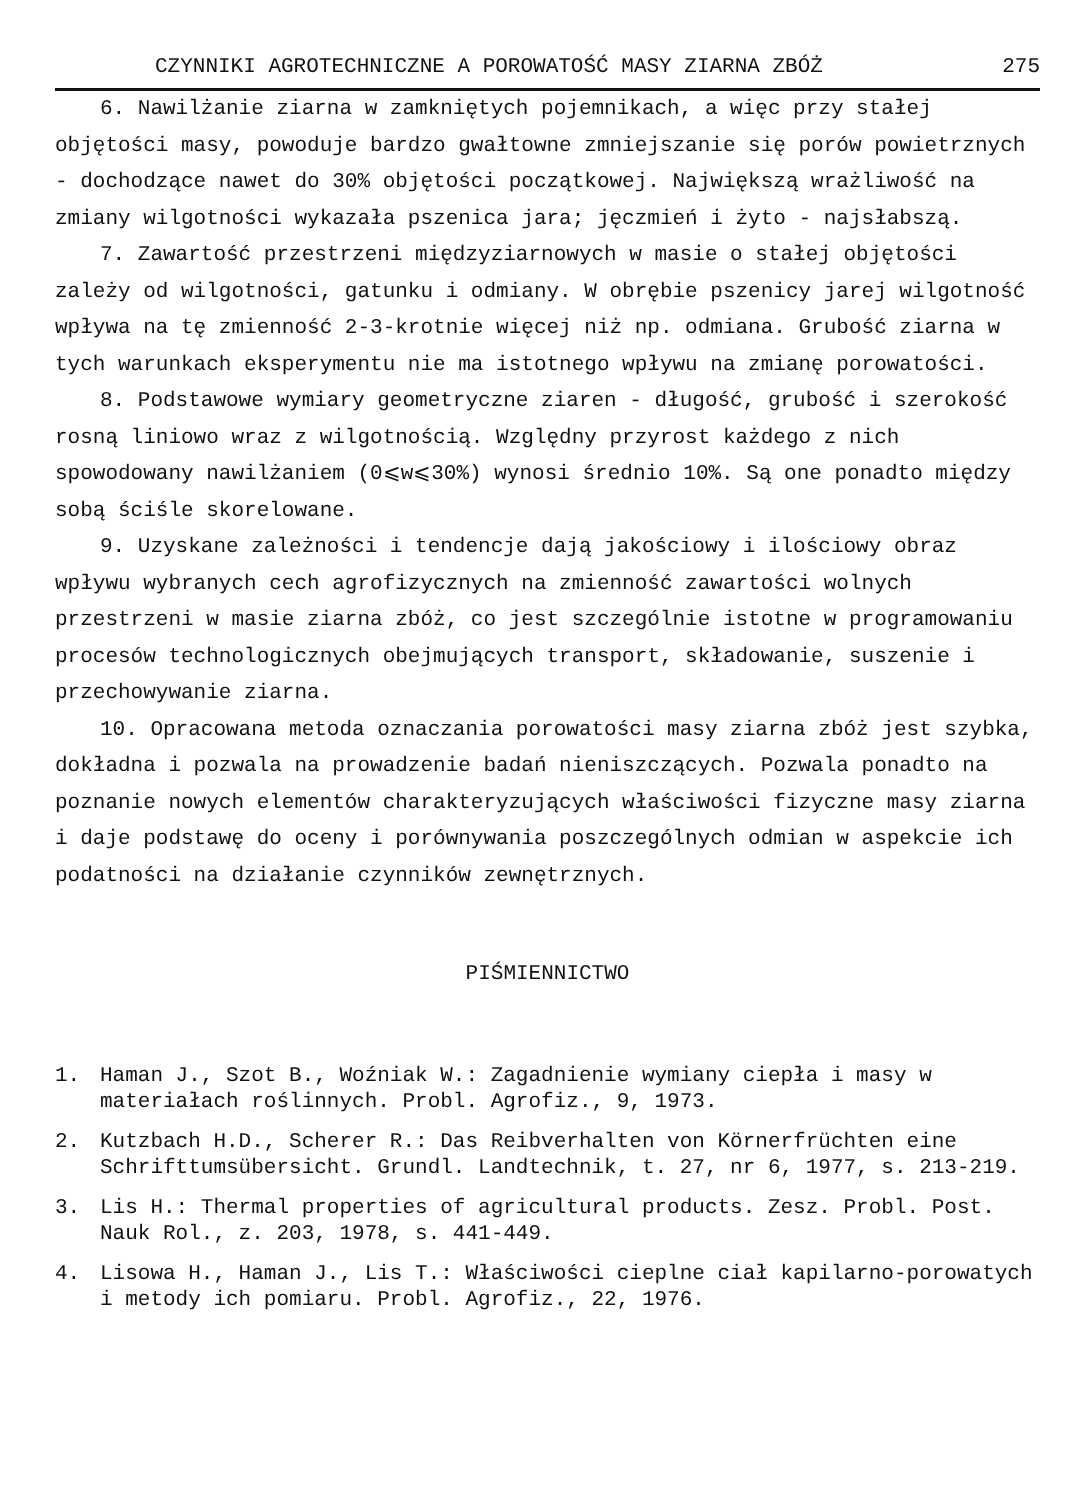CZYNNIKI AGROTECHNICZNE A POROWATOŚĆ MASY ZIARNA ZBÓŻ 275
6. Nawilżanie ziarna w zamkniętych pojemnikach, a więc przy stałej objętości masy, powoduje bardzo gwałtowne zmniejszanie się porów powietrznych - dochodzące nawet do 30% objętości początkowej. Największą wrażliwość na zmiany wilgotności wykazała pszenica jara; jęczmień i żyto - najsłabszą.
7. Zawartość przestrzeni międzyziarnowych w masie o stałej objętości zależy od wilgotności, gatunku i odmiany. W obrębie pszenicy jarej wilgotność wpływa na tę zmienność 2-3-krotnie więcej niż np. odmiana. Grubość ziarna w tych warunkach eksperymentu nie ma istotnego wpływu na zmianę porowatości.
8. Podstawowe wymiary geometryczne ziaren - długość, grubość i szerokość rosną liniowo wraz z wilgotnością. Względny przyrost każdego z nich spowodowany nawilżaniem (0⩽w⩽30%) wynosi średnio 10%. Są one ponadto między sobą ściśle skorelowane.
9. Uzyskane zależności i tendencje dają jakościowy i ilościowy obraz wpływu wybranych cech agrofizycznych na zmienność zawartości wolnych przestrzeni w masie ziarna zbóż, co jest szczególnie istotne w programowaniu procesów technologicznych obejmujących transport, składowanie, suszenie i przechowywanie ziarna.
10. Opracowana metoda oznaczania porowatości masy ziarna zbóż jest szybka, dokładna i pozwala na prowadzenie badań nieniszczących. Pozwala ponadto na poznanie nowych elementów charakteryzujących właściwości fizyczne masy ziarna i daje podstawę do oceny i porównywania poszczególnych odmian w aspekcie ich podatności na działanie czynników zewnętrznych.
PIŚMIENNICTWO
1. Haman J., Szot B., Woźniak W.: Zagadnienie wymiany ciepła i masy w materiałach roślinnych. Probl. Agrofiz., 9, 1973.
2. Kutzbach H.D., Scherer R.: Das Reibverhalten von Körnerfrüchten eine Schrifttumsübersicht. Grundl. Landtechnik, t. 27, nr 6, 1977, s. 213-219.
3. Lis H.: Thermal properties of agricultural products. Zesz. Probl. Post. Nauk Rol., z. 203, 1978, s. 441-449.
4. Lisowa H., Haman J., Lis T.: Właściwości cieplne ciał kapilarno-porowatych i metody ich pomiaru. Probl. Agrofiz., 22, 1976.